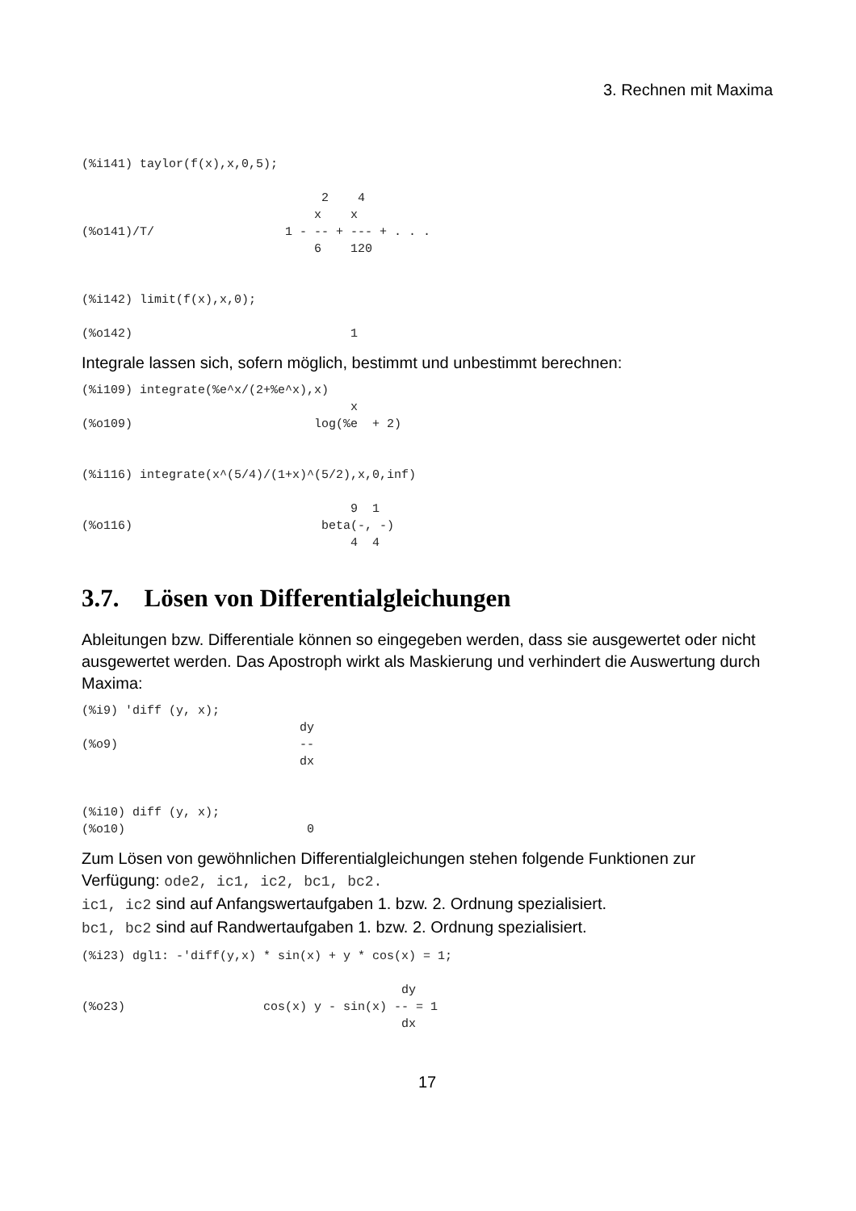3. Rechnen mit Maxima
(%i141) taylor(f(x),x,0,5);

                                 2    4
                                x    x
(%o141)/T/                  1 - -- + --- + . . .
                                6    120


(%i142) limit(f(x),x,0);

(%o142)                              1
Integrale lassen sich, sofern möglich, bestimmt und unbestimmt berechnen:
(%i109) integrate(%e^x/(2+%e^x),x)
                                     x
(%o109)                         log(%e  + 2)


(%i116) integrate(x^(5/4)/(1+x)^(5/2),x,0,inf)

                                     9  1
(%o116)                          beta(-, -)
                                     4  4
3.7. Lösen von Differentialgleichungen
Ableitungen bzw. Differentiale können so eingegeben werden, dass sie ausgewertet oder nicht ausgewertet werden. Das Apostroph wirkt als Maskierung und verhindert die Auswertung durch Maxima:
(%i9) 'diff (y, x);
                              dy
(%o9)                         --
                              dx


(%i10) diff (y, x);
(%o10)                         0
Zum Lösen von gewöhnlichen Differentialgleichungen stehen folgende Funktionen zur Verfügung: ode2, ic1, ic2, bc1, bc2.
ic1, ic2 sind auf Anfangswertaufgaben 1. bzw. 2. Ordnung spezialisiert.
bc1, bc2 sind auf Randwertaufgaben 1. bzw. 2. Ordnung spezialisiert.
(%i23) dgl1: -'diff(y,x) * sin(x) + y * cos(x) = 1;

                                            dy
(%o23)                   cos(x) y - sin(x) -- = 1
                                            dx
17